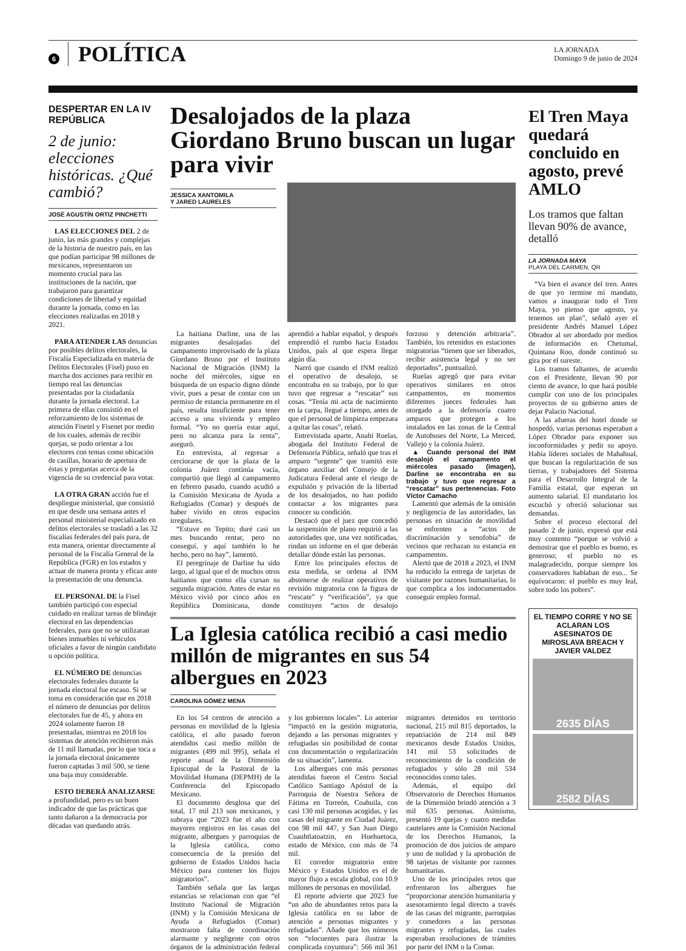6 POLÍTICA
LA JORNADA
Domingo 9 de junio de 2024
DESPERTAR EN LA IV REPÚBLICA
2 de junio: elecciones históricas. ¿Qué cambió?
JOSÉ AGUSTÍN ORTIZ PINCHETTI
LAS ELECCIONES DEL 2 de junio, las más grandes y complejas de la historia de nuestro país, en las que podían participar 98 millones de mexicanos, representaron un momento crucial para las instituciones de la nación, que trabajaron para garantizar condiciones de libertad y equidad durante la jornada, como en las elecciones realizadas en 2018 y 2021.
PARA ATENDER LAS denuncias por posibles delitos electorales, la Fiscalía Especializada en materia de Delitos Electorales (Fisel) puso en marcha dos acciones para recibir en tiempo real las denuncias presentadas por la ciudadanía durante la jornada electoral. La primera de ellas consistió en el reforzamiento de los sistemas de atención Fisetel y Fisenet por medio de los cuales, además de recibir quejas, se pudo orientar a los electores con temas como ubicación de casillas, horario de apertura de éstas y preguntas acerca de la vigencia de su credencial para votar.
LA OTRA GRAN acción fue el despliegue ministerial, que consistió en que desde una semana antes el personal ministerial especializado en delitos electorales se trasladó a las 32 fiscalías federales del país para, de esta manera, orientar directamente al personal de la Fiscalía General de la República (FGR) en los estados y actuar de manera pronta y eficaz ante la presentación de una denuncia.
EL PERSONAL DE la Fisel también participó con especial cuidado en realizar tareas de blindaje electoral en las dependencias federales, para que no se utilizaran bienes inmuebles ni vehículos oficiales a favor de ningún candidato u opción política.
EL NÚMERO DE denuncias electorales federales durante la jornada electoral fue escaso. Si se toma en consideración que en 2018 el número de denuncias por delitos electorales fue de 45, y ahora en 2024 solamente fueron 18 presentadas, mientras en 2018 los sistemas de atención recibieron más de 11 mil llamadas, por lo que toca a la jornada electoral únicamente fueron captadas 3 mil 500, se tiene una baja muy considerable.
ESTO DEBERÁ ANALIZARSE a profundidad, pero es un buen indicador de que las prácticas que tanto dañaron a la democracia por décadas van quedando atrás.
Desalojados de la plaza Giordano Bruno buscan un lugar para vivir
JESSICA XANTOMILA
Y JARED LAURELES
La haitiana Darline, una de las migrantes desalojadas del campamento improvisado de la plaza Giordano Bruno por el Instituto Nacional de Migración (INM) la noche del miércoles, sigue en búsqueda de un espacio digno dónde vivir, pues a pesar de contar con un permiso de estancia permanente en el país, resulta insuficiente para tener acceso a una vivienda y empleo formal. “Yo no quería estar aquí, pero no alcanza para la renta”, aseguró.
En entrevista, al regresar a cerciorarse de que la plaza de la colonia Juárez continúa vacía, compartió que llegó al campamento en febrero pasado, cuando acudió a la Comisión Mexicana de Ayuda a Refugiados (Comar) y después de haber vivido en otros espacios irregulares.
“Estuve en Tepito; duré casi un mes buscando rentar, pero no conseguí, y aquí también lo he hecho, pero no hay”, lamentó.
El peregrinaje de Darline ha sido largo, al igual que el de muchos otros haitianos que como ella cursan su segunda migración. Antes de estar en México vivió por cinco años en República Dominicana, donde aprendió a hablar español, y después emprendió el rumbo hacia Estados Unidos, país al que espera llegar algún día.
Narró que cuando el INM realizó el operativo de desalojo, se encontraba en su trabajo, por lo que tuvo que regresar a “rescatar” sus cosas. “Tenía mi acta de nacimiento en la carpa, llegué a tiempo, antes de que el personal de limpieza empezara a quitar las cosas”, relató.
Entrevistada aparte, Anahí Ruelas, abogada del Instituto Federal de Defensoría Pública, señaló que tras el amparo “urgente” que tramitó este órgano auxiliar del Consejo de la Judicatura Federal ante el riesgo de expulsión y privación de la libertad de los desalojados, no han podido contactar a los migrantes para conocer su condición.
Destacó que el juez que concedió la suspensión de plano requirió a las autoridades que, una vez notificadas, rindan un informe en el que deberán detallar dónde están las personas.
Entre los principales efectos de esta medida, se ordena al INM abstenerse de realizar operativos de revisión migratoria con la figura de “rescate” y “verificación”, ya que constituyen “actos de desalojo forzoso y detención arbitraria”. También, los retenidos en estaciones migratorias “tienen que ser liberados, recibir asistencia legal y no ser deportados”, puntualizó.
Ruelas agregó que para evitar operativos similares en otros campamentos, en momentos diferentes jueces federales han otorgado a la defensoría cuatro amparos que protegen a los instalados en las zonas de la Central de Autobuses del Norte, La Merced, Vallejo y la colonia Juárez.
▲ Cuando personal del INM desalojó el campamento el miércoles pasado (imagen), Darline se encontraba en su trabajo y tuvo que regresar a “rescatar” sus pertenencias. Foto Víctor Camacho
Lamentó que además de la omisión y negligencia de las autoridades, las personas en situación de movilidad se enfrenten a “actos de discriminación y xenofobia” de vecinos que rechazan su estancia en campamentos.
Alertó que de 2018 a 2023, el INM ha reducido la entrega de tarjetas de visitante por razones humanitarias, lo que complica a los indocumentados conseguir empleo formal.
La Iglesia católica recibió a casi medio millón de migrantes en sus 54 albergues en 2023
CAROLINA GÓMEZ MENA
En los 54 centros de atención a personas en movilidad de la Iglesia católica, el año pasado fueron atendidos casi medio millón de migrantes (499 mil 995), señala el reporte anual de la Dimensión Episcopal de la Pastoral de la Movilidad Humana (DEPMH) de la Conferencia del Episcopado Mexicano.
El documento desglosa que del total, 17 mil 213 son mexicanos, y subraya que “2023 fue el año con mayores registros en las casas del migrante, albergues y parroquias de la Iglesia católica, como consecuencia de la presión del gobierno de Estados Unidos hacia México para contener los flujos migratorios”.
También señala que las largas estancias se relacionan con que “el Instituto Nacional de Migración (INM) y la Comisión Mexicana de Ayuda a Refugiados (Comar) mostraron falta de coordinación alarmante y negligente con otros órganos de la administración federal y los gobiernos locales”. Lo anterior “impactó en la gestión migratoria, dejando a las personas migrantes y refugiadas sin posibilidad de contar con documentación o regularización de su situación”, lamenta.
Los albergues con más personas atendidas fueron el Centro Social Católico Santiago Apóstol de la Parroquia de Nuestra Señora de Fátima en Torreón, Coahuila, con casi 130 mil personas acogidas, y las casas del migrante en Ciudad Juárez, con 98 mil 447, y San Juan Diego Cuauhtlatoatzin, en Huehuetoca, estado de México, con más de 74 mil.
El corredor migratorio entre México y Estados Unidos es el de mayor flujo a escala global, con 10.9 millones de personas en movilidad.
El reporte advierte que 2023 fue “un año de abundantes retos para la Iglesia católica en su labor de atención a personas migrantes y refugiadas”. Añade que los números son “elocuentes para ilustrar la complicada coyuntura”: 566 mil 361 migrantes detenidos en territorio nacional, 215 mil 815 deportados, la repatriación de 214 mil 849 mexicanos desde Estados Unidos, 141 mil 53 solicitudes de reconocimiento de la condición de refugiados y sólo 28 mil 534 reconocidos como tales.
Además, el equipo del Observatorio de Derechos Humanos de la Dimensión brindó atención a 3 mil 635 personas. Asimismo, presentó 19 quejas y cuatro medidas cautelares ante la Comisión Nacional de los Derechos Humanos, la promoción de dos juicios de amparo y uno de nulidad y la aprobación de 98 tarjetas de visitante por razones humanitarias.
Uno de los principales retos que enfrentaron los albergues fue “proporcionar atención humanitaria y asesoramiento legal directo a través de las casas del migrante, parroquias y comedores a las personas migrantes y refugiadas, las cuales esperaban resoluciones de trámites por parte del INM o la Comar.
El Tren Maya quedará concluido en agosto, prevé AMLO
Los tramos que faltan llevan 90% de avance, detalló
LA JORNADA MAYA
PLAYA DEL CARMEN, QR
“Va bien el avance del tren. Antes de que yo termine mi mandato, vamos a inaugurar todo el Tren Maya, yo pienso que agosto, ya tenemos un plan”, señaló ayer el presidente Andrés Manuel López Obrador al ser abordado por medios de información en Chetumal, Quintana Roo, donde continuó su gira por el sureste.
Los tramos faltantes, de acuerdo con el Presidente, llevan 90 por ciento de avance, lo que hará posible cumplir con uno de los principales proyectos de su gobierno antes de dejar Palacio Nacional.
A las afueras del hotel donde se hospedó, varias personas esperaban a López Obrador para exponer sus inconformidades y pedir su apoyo. Había líderes sociales de Mahahual, que buscan la regularización de sus tierras, y trabajadores del Sistema para el Desarrollo Integral de la Familia estatal, que esperan un aumento salarial. El mandatario los escuchó y ofreció solucionar sus demandas.
Sobre el proceso electoral del pasado 2 de junio, expresó que está muy contento “porque se volvió a demostrar que el pueblo es bueno, es generoso; el pueblo no es malagradecido, porque siempre los conservadores hablaban de eso... Se equivocaron: el pueblo es muy leal, sobre todo los pobres”.
EL TIEMPO CORRE Y NO SE ACLARAN LOS ASESINATOS DE MIROSLAVA BREACH Y JAVIER VALDEZ
2635 DÍAS
2582 DÍAS